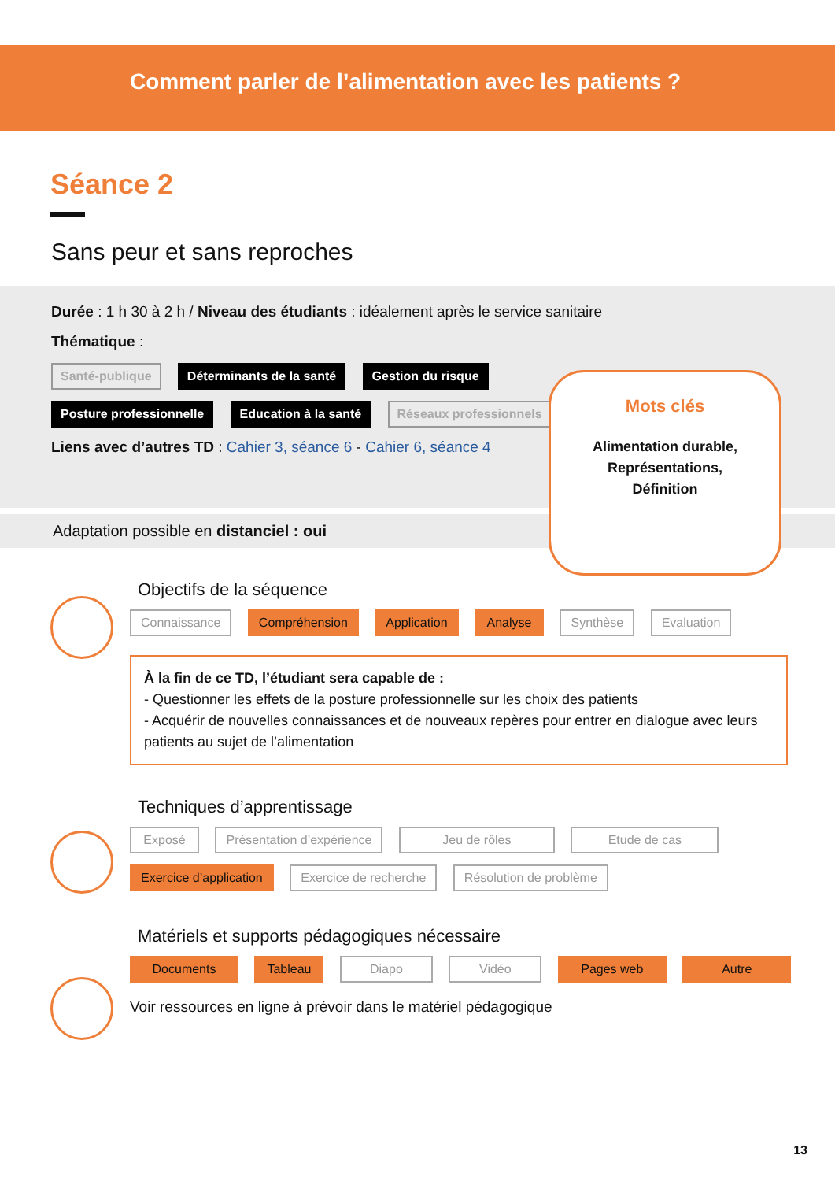Comment parler de l’alimentation avec les patients ?
Séance 2
Sans peur et sans reproches
Durée : 1 h 30 à 2 h / Niveau des étudiants : idéalement après le service sanitaire
Thématique :
Santé-publique Déterminants de la santé Gestion du risque
Posture professionnelle Education à la santé Réseaux professionnels
Liens avec d’autres TD : Cahier 3, séance 6 - Cahier 6, séance 4
Adaptation possible en distanciel : oui
Mots clés
Alimentation durable,
Représentations,
Définition
Objectifs de la séquence
Connaissance Compréhension Application Analyse Synthèse Evaluation
À la fin de ce TD, l’étudiant sera capable de :
- Questionner les effets de la posture professionnelle sur les choix des patients
- Acquérir de nouvelles connaissances et de nouveaux repères pour entrer en dialogue avec leurs patients au sujet de l’alimentation
Techniques d’apprentissage
Exposé Présentation d’expérience Jeu de rôles Etude de cas
Exercice d’application Exercice de recherche Résolution de problème
Matériels et supports pédagogiques nécessaire
Documents Tableau Diapo Vidéo Pages web Autre
Voir ressources en ligne à prévoir dans le matériel pédagogique
13